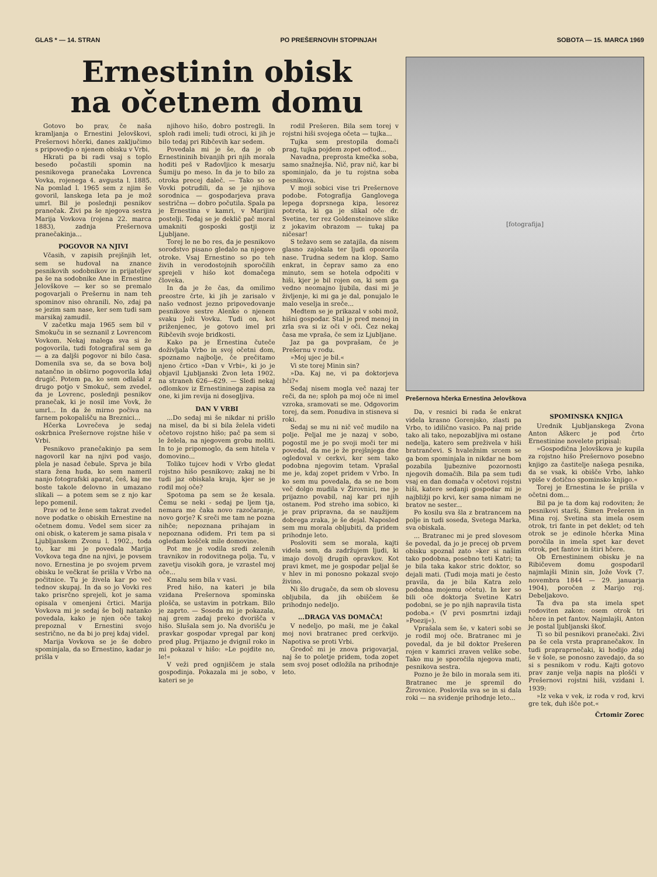GLAS * — 14. STRAN PO PREŠERNOVIH STOPINJAH SOBOTA — 15. MARCA 1969
Ernestinin obisk
na očetnem domu
Gotovo bo prav, če naša kramljanja o Ernestini Jelovškovi, Prešernovi hčerki, danes zaključimo s pripovedjo o njenem obisku v Vrbi.
Hkrati pa bi radi vsaj s toplo besedo počastili spomin na pesnikovega pranečaka Lovrenca Vovka, rojenega 4. avgusta l. 1885. Na pomlad l. 1965 sem z njim še govoril, lanskega leta pa je mož umrl. Bil je poslednji pesnikov pranečak. Živi pa še njegova sestra Marija Vovkova (rojena 22. marca 1883), zadnja Prešernova pranečakinja...
POGOVOR NA NJIVI
Včasih, v zapisih prejšnjih let, sem se hudoval na znance pesnikovih sodobnikov in prijateljev pa še na sodobnike Ane in Ernestine Jelovškove — ker so se premalo pogovarjali o Prešernu in nam teh spominov niso ohranili. No, zdaj pa se jezim sam nase, ker sem tudi sam marsikaj zamudil.
V začetku maja 1965 sem bil v Smokuču in se seznanil z Lovrencom Vovkom. Nekaj malega sva si že pogovorila, tudi fotografiral sem ga — a za daljši pogovor ni bilo časa. Domenila sva se, da se bova bolj natančno in obširno pogovorila kdaj drugič. Potem pa, ko sem odlašal z drugo potjo v Smokuč, sem zvedel, da je Lovrenc, poslednji pesnikov pranečak, ki je nosil ime Vovk, že umrl... In da že mirno počiva na farnem pokopališču na Breznici...
Hčerka Lovrečeva je sedaj oskrbnica Prešernove rojstne hiše v Vrbi.
Pesnikovo pranečakinjo pa sem nagovoril kar na njivi pod vasjo, plela je nasad čebule. Sprva je bila stara žena huda, ko sem nameril nanjo fotografski aparat, češ, kaj me boste takole delovno in umazano slikali — a potem sem se z njo kar lepo pomenil.
Prav od te žene sem takrat zvedel nove podatke o obiskih Ernestine na očetnem domu. Vedel sem sicer za oni obisk, o katerem je sama pisala v Ljubljanskem Zvonu l. 1902., toda to, kar mi je povedala Marija Vovkova tega dne na njivi, je povsem novo. Ernestina je po svojem prvem obisku le večkrat še prišla v Vrbo na počitnice. Tu je živela kar po več tednov skupaj. In da so jo Vovki res tako prisrčno sprejeli, kot je sama opisala v omenjeni črtici. Marija Vovkova mi je sedaj še bolj natanko povedala, kako je njen oče takoj prepoznal v Ernestini svojo sestrično, ne da bi jo prej kdaj videl.
Marija Vovkova se je še dobro spominjala, da so Ernestino, kadar je prišla v
njihovo hišo, dobro postregli. In sploh radi imeli; tudi otroci, ki jih je bilo tedaj pri Ribčevih kar sedem.
Povedala mi je še, da je ob Ernestininih bivanjih pri njih morala hoditi peš v Radovljico k mesarju Šumiju po meso. In da je to bilo za otroka precej daleč. — Tako so se Vovki potrudili, da se je njihova sorodnica — gospodarjeva prava sestrična — dobro počutila. Spala pa je Ernestina v kamri, v Marijini postelji. Tedaj se je deklič pač moral umakniti gosposki gostji iz Ljubljane.
Torej le ne bo res, da je pesnikovo sorodstvo pisano gledalo na njegove otroke. Vsaj Ernestino so po teh živih in verodostojnih sporočilih sprejeli v hišo kot domačega človeka.
In da je že čas, da omilimo preostre črte, ki jih je zarisalo v našo vednost jezno pripovedovanje pesnikove sestre Alenke o njenem svaku Joži Vovku. Tudi on, kot priženjenec, je gotovo imel pri Ribčevih svoje bridkosti.
Kako pa je Ernestina čuteče doživljala Vrbo in svoj očetni dom, spoznamo najbolje, če prečitamo njeno črtico »Dan v Vrbi«, ki jo je objavil Ljubljanski Zvon leta 1902. na straneh 626—629. — Sledi nekaj odlomkov iz Ernestininega zapisa za one, ki jim revija ni dosegljiva.
DAN V VRBI
...Do sedaj mi še nikdar ni prišlo na misel, da bi si bila želela videti očetovo rojstno hišo; pač pa sem si le želela, na njegovem grobu moliti. In to je pripomoglo, da sem hitela v domovino...
Toliko tujcev hodi v Vrbo gledat rojstno hišo pesnikovo; zakaj ne bi tudi jaz obiskala kraja, kjer se je rodil moj oče?
Spotoma pa sem se že kesala. Čemu se neki - sedaj pe ljem tja, nemara me čaka novo razočaranje, novo gorje? K sreči me tam ne pozna nihče; nepoznana prihajam in nepoznana odidem. Pri tem pa si ogledam košček mile domovine.
Pot me je vodila sredi zelenih travnikov in rodovitnega polja. Tu, v zavetju visokih gora, je vzrastel moj oče...
Kmalu sem bila v vasi.
Pred hišo, na kateri je bila vzidana Prešernova spominska plošča, se ustavim in potrkam. Bilo je zaprto. — Soseda mi je pokazala, naj grem zadaj preko dvorišča v hišo. Slušala sem jo. Na dvorišču je pravkar gospodar vpregal par konj pred plug. Prijazno je dvignil roko in mi pokazal v hišo: »Le pojdite no, le!«
V veži pred ognjiščem je stala gospodinja. Pokazala mi je sobo, v kateri se je
rodil Prešeren. Bila sem torej v rojstni hiši svojega očeta — tujka...
Tujka sem prestopila domači prag, tujka pojdem zopet odtod...
Navadna, preprosta kmečka soba, samo snažnejša. Nič, prav nič, kar bi spominjalo, da je tu rojstna soba pesnikova.
V moji sobici vise tri Prešernove podobe. Fotografija Ganglovega lepega doprsnega kipa, lesorez potreta, ki ga je slikal oče dr. Svetine, ter rez Goldensteinove slike z jokavim obrazom — tukaj pa ničesar!
S težavo sem se zatajila, da nisem glasno zajokala ter ljudi opozorila nase. Trudna sedem na klop. Samo enkrat, in čeprav samo za eno minuto, sem se hotela odpočiti v hiši, kjer je bil rojen on, ki sem ga vedno neomajno ljubila, dasi mi je življenje, ki mi ga je dal, ponujalo le malo veselja in sreče...
Medtem se je prikazal v sobi mož, hišni gospodar. Stal je pred menoj in zrla sva si iz oči v oči. Čez nekaj časa me vpraša, če sem iz Ljubljane.
Jaz pa ga povprašam, če je Prešernu v rodu.
»Moj ujec je bil.«
Vi ste torej Minin sin?
»Da. Kaj ne, vi pa doktorjeva hči?«
Sedaj nisem mogla več nazaj ter reči, da ne; sploh pa moj oče ni imel vzroka, sramovati se me. Odgovorim torej, da sem. Ponudiva in stisneva si roki.
Sedaj se mu ni nič več mudilo na polje. Peljal me je nazaj v sobo, pogostil me je po svoji moči ter mi povedal, da me je že prejšnjega dne ogledoval v cerkvi, ker sem tako podobna njegovim tetam. Vprašal me je, kdaj zopet pridem v Vrbo. In ko sem mu povedala, da se ne bom več dolgo mudila v Žirovnici, me je prijazno povabil, naj kar pri njih ostanem. Pod streho ima sobico, ki je prav pripravna, da se naužijem dobrega zraka, je še dejal. Naposled sem mu morala obljubiti, da pridem prihodnje leto.
Posloviti sem se morala, kajti videla sem, da zadržujem ljudi, ki imajo dovolj drugih opravkov. Kot pravi kmet, me je gospodar peljal še v hlev in mi ponosno pokazal svojo živino.
Ni šlo drugače, da sem ob slovesu obljubila, da jih obiščem še prihodnjo nedeljo.
...DRAGA VAS DOMAČA!
V nedeljo, po maši, me je čakal moj novi bratranec pred cerkvijo. Napotiva se proti Vrbi.
Gredoč mi je znova prigovarjal, naj še to poletje pridem, toda zopet sem svoj poset odložila na prihodnje leto.
[fotografija]
Prešernova hčerka Ernestina Jelovškova
Da, v resnici bi rada še enkrat videla krasno Gorenjsko, zlasti pa Vrbo, to idilično vasico. Pa naj pride tako ali tako, nepozabljiva mi ostane nedelja, katero sem preživela v hiši bratrančevi. S hvaležnim srcem se ga bom spominjala in nikdar ne bom pozabila ljubeznive pozornosti njegovih domačih. Bila pa sem tudi vsaj en dan domača v očetovi rojstni hiši, katere sedanji gospodar mi je najbližji po krvi, ker sama nimam ne bratov ne sester...
Po kosilu sva šla z bratrancem na polje in tudi soseda, Svetega Marka, sva obiskala.
... Bratranec mi je pred slovesom še povedal, da jo je precej ob prvem obisku spoznal zato »ker si našim tako podobna, posebno teti Katri; ta je bila taka kakor stric doktor, so dejali mati. (Tudi moja mati je često pravila, da je bila Katra zelo podobna mojemu očetu). In ker so bili oče doktorja Svetine Katri podobni, se je po njih napravila tista podoba.« (V prvi posmrtni izdaji »Poezij«).
Vprašala sem še, v kateri sobi se je rodil moj oče. Bratranec mi je povedal, da je bil doktor Prešeren rojen v kamrici zraven velike sobe. Tako mu je sporočila njegova mati, pesnikova sestra.
Pozno je že bilo in morala sem iti. Bratranec me je spremil do Žirovnice. Poslovila sva se in si dala roki — na svidenje prihodnje leto...
SPOMINSKA KNJIGA
Urednik Ljubljanskega Zvona Anton Aškerc je pod črto Ernestinine novelete pripisal:
»Gospodična Jelovškova je kupila za rojstno hišo Prešernovo posebno knjigo za častitelje našega pesnika, da se vsak, ki obišče Vrbo, lahko vpiše v dotično spominsko knjigo.«
Torej je Ernestina le še prišla v očetni dom...
Bil pa je ta dom kaj rodoviten; že pesnikovi starši, Šimen Prešeren in Mina roj. Svetina sta imela osem otrok, tri fante in pet deklet; od teh otrok se je edinole hčerka Mina poročila in imela spet kar devet otrok, pet fantov in štiri hčere.
Ob Ernestininem obisku je na Ribičevem domu gospodaril najmlajši Minin sin, Jože Vovk (7. novembra 1844 — 29. januarja 1904), poročen z Marijo roj. Debeljakovo.
Ta dva pa sta imela spet rodoviten zakon: osem otrok tri hčere in pet fantov. Najmlajši, Anton je postal ljubljanski škof.
Ti so bil pesnikovi pranečaki. Živi pa še cela vrsta prapranečakov. In tudi prapraprnečaki, ki hodijo zdaj še v šole, se ponosno zavedajo, da so si s pesnikom v rodu. Kajti gotovo prav zanje velja napis na plošči v Prešernovi rojstni hiši, vzidani l. 1939:
»Iz veka v vek, iz roda v rod, krvi gre tek, duh išče pot.«
Črtomir Zorec